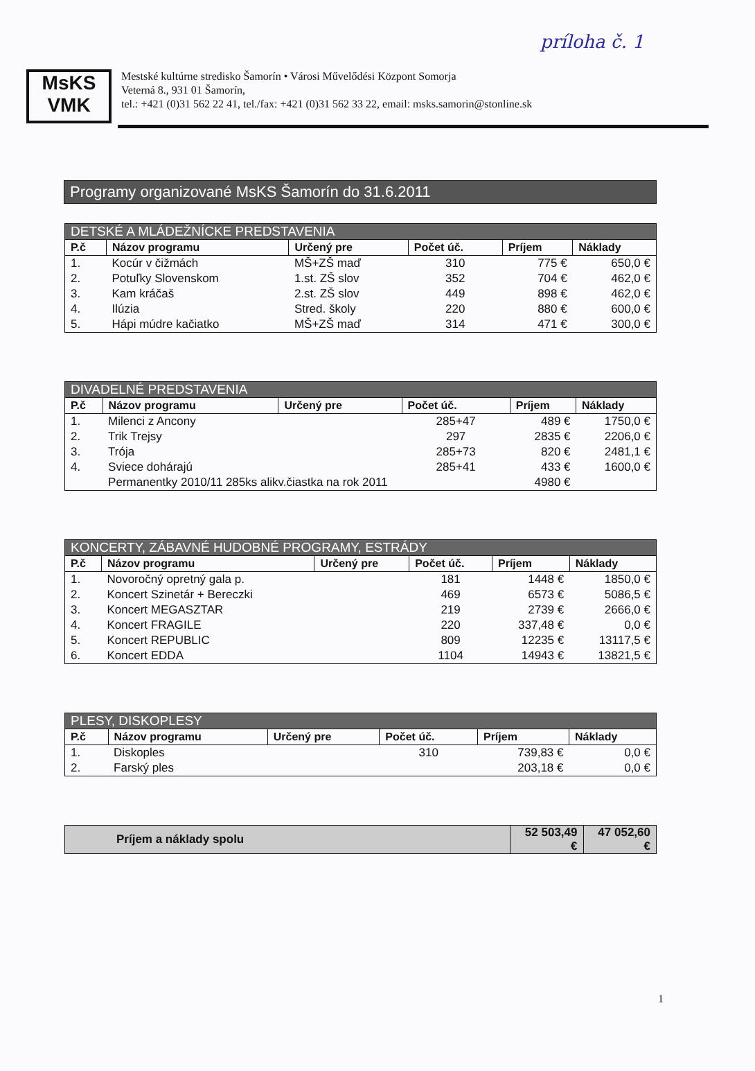príloha č. 1
MsKS
VMK
Mestské kultúrne stredisko Šamorín • Városi Művelődési Központ Somorja
Veterná 8., 931 01 Šamorín,
tel.: +421 (0)31 562 22 41, tel./fax: +421 (0)31 562 33 22, email: msks.samorin@stonline.sk
Programy organizované MsKS Šamorín do 31.6.2011
| DETSKÉ A MLÁDEŽNÍCKE PREDSTAVENIA | | | | | |
| --- | --- | --- | --- | --- | --- |
| P.č | Názov programu | Určený pre | Počet úč. | Príjem | Náklady |
| 1. | Kocúr v čižmách | MŠ+ZŠ maď | 310 | 775 € | 650,0 € |
| 2. | Potuľky Slovenskom | 1.st. ZŠ slov | 352 | 704 € | 462,0 € |
| 3. | Kam kráčaš | 2.st. ZŠ slov | 449 | 898 € | 462,0 € |
| 4. | Ilúzia | Stred. školy | 220 | 880 € | 600,0 € |
| 5. | Hápi múdre kačiatko | MŠ+ZŠ maď | 314 | 471 € | 300,0 € |
| DIVADELNÉ PREDSTAVENIA | | | | | |
| --- | --- | --- | --- | --- | --- |
| P.č | Názov programu | Určený pre | Počet úč. | Príjem | Náklady |
| 1. | Milenci z Ancony | | 285+47 | 489 € | 1750,0 € |
| 2. | Trik Trejsy | | 297 | 2835 € | 2206,0 € |
| 3. | Trója | | 285+73 | 820 € | 2481,1 € |
| 4. | Sviece dohárajú | | 285+41 | 433 € | 1600,0 € |
| | Permanentky 2010/11 285ks alikv.čiastka na rok 2011 | | | 4980 € | |
| KONCERTY, ZÁBAVNÉ HUDOBNÉ PROGRAMY, ESTRÁDY | | | | | |
| --- | --- | --- | --- | --- | --- |
| P.č | Názov programu | Určený pre | Počet úč. | Príjem | Náklady |
| 1. | Novoročný opretný gala p. | | 181 | 1448 € | 1850,0 € |
| 2. | Koncert Szinetár + Bereczki | | 469 | 6573 € | 5086,5 € |
| 3. | Koncert MEGASZTAR | | 219 | 2739 € | 2666,0 € |
| 4. | Koncert FRAGILE | | 220 | 337,48 € | 0,0 € |
| 5. | Koncert REPUBLIC | | 809 | 12235 € | 13117,5 € |
| 6. | Koncert EDDA | | 1104 | 14943 € | 13821,5 € |
| PLESY, DISKOPLESY | | | | | |
| --- | --- | --- | --- | --- | --- |
| P.č | Názov programu | Určený pre | Počet úč. | Príjem | Náklady |
| 1. | Diskoples | | 310 | 739,83 € | 0,0 € |
| 2. | Farský ples | | | 203,18 € | 0,0 € |
| | Príjem a náklady spolu | 52 503,49 € | 47 052,60 € |
1